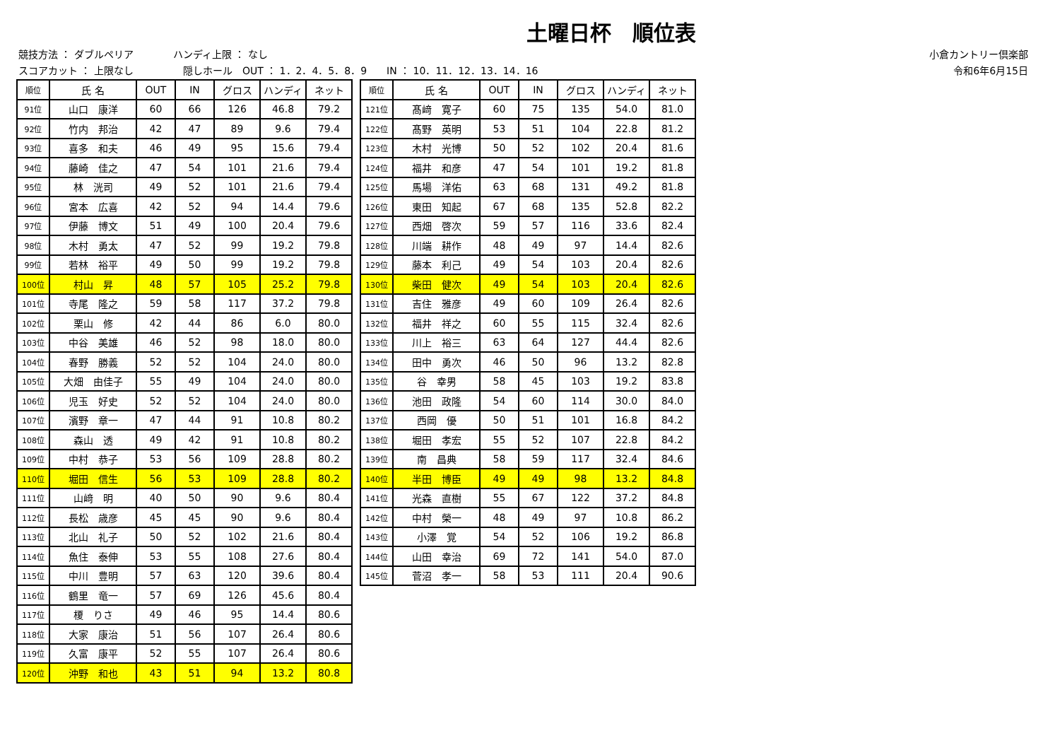土曜日杯　順位表
競技方法 ： ダブルペリア　　　　ハンディ上限 ： なし
スコアカット ： 上限なし　　　　　隠しホール　OUT ： 1．2．4．5．8．9　　IN ： 10．11．12．13．14．16
小倉カントリー倶楽部
令和6年6月15日
| 順位 | 氏 名 | OUT | IN | グロス | ハンディ | ネット |
| --- | --- | --- | --- | --- | --- | --- |
| 91位 | 山口 康洋 | 60 | 66 | 126 | 46.8 | 79.2 |
| 92位 | 竹内 邦治 | 42 | 47 | 89 | 9.6 | 79.4 |
| 93位 | 喜多 和夫 | 46 | 49 | 95 | 15.6 | 79.4 |
| 94位 | 藤崎 佳之 | 47 | 54 | 101 | 21.6 | 79.4 |
| 95位 | 林 洸司 | 49 | 52 | 101 | 21.6 | 79.4 |
| 96位 | 宮本 広喜 | 42 | 52 | 94 | 14.4 | 79.6 |
| 97位 | 伊藤 博文 | 51 | 49 | 100 | 20.4 | 79.6 |
| 98位 | 木村 勇太 | 47 | 52 | 99 | 19.2 | 79.8 |
| 99位 | 若林 裕平 | 49 | 50 | 99 | 19.2 | 79.8 |
| 100位 | 村山 昇 | 48 | 57 | 105 | 25.2 | 79.8 |
| 101位 | 寺尾 隆之 | 59 | 58 | 117 | 37.2 | 79.8 |
| 102位 | 栗山 修 | 42 | 44 | 86 | 6.0 | 80.0 |
| 103位 | 中谷 美雄 | 46 | 52 | 98 | 18.0 | 80.0 |
| 104位 | 春野 勝義 | 52 | 52 | 104 | 24.0 | 80.0 |
| 105位 | 大畑 由佳子 | 55 | 49 | 104 | 24.0 | 80.0 |
| 106位 | 児玉 好史 | 52 | 52 | 104 | 24.0 | 80.0 |
| 107位 | 濱野 章一 | 47 | 44 | 91 | 10.8 | 80.2 |
| 108位 | 森山 透 | 49 | 42 | 91 | 10.8 | 80.2 |
| 109位 | 中村 恭子 | 53 | 56 | 109 | 28.8 | 80.2 |
| 110位 | 堀田 信生 | 56 | 53 | 109 | 28.8 | 80.2 |
| 111位 | 山﨑 明 | 40 | 50 | 90 | 9.6 | 80.4 |
| 112位 | 長松 歳彦 | 45 | 45 | 90 | 9.6 | 80.4 |
| 113位 | 北山 礼子 | 50 | 52 | 102 | 21.6 | 80.4 |
| 114位 | 魚住 泰伸 | 53 | 55 | 108 | 27.6 | 80.4 |
| 115位 | 中川 豊明 | 57 | 63 | 120 | 39.6 | 80.4 |
| 116位 | 鶴里 竜一 | 57 | 69 | 126 | 45.6 | 80.4 |
| 117位 | 榎 りさ | 49 | 46 | 95 | 14.4 | 80.6 |
| 118位 | 大家 康治 | 51 | 56 | 107 | 26.4 | 80.6 |
| 119位 | 久富 康平 | 52 | 55 | 107 | 26.4 | 80.6 |
| 120位 | 沖野 和也 | 43 | 51 | 94 | 13.2 | 80.8 |
| 順位 | 氏 名 | OUT | IN | グロス | ハンディ | ネット |
| --- | --- | --- | --- | --- | --- | --- |
| 121位 | 髙﨑 寛子 | 60 | 75 | 135 | 54.0 | 81.0 |
| 122位 | 髙野 英明 | 53 | 51 | 104 | 22.8 | 81.2 |
| 123位 | 木村 光博 | 50 | 52 | 102 | 20.4 | 81.6 |
| 124位 | 福井 和彦 | 47 | 54 | 101 | 19.2 | 81.8 |
| 125位 | 馬場 洋佑 | 63 | 68 | 131 | 49.2 | 81.8 |
| 126位 | 東田 知起 | 67 | 68 | 135 | 52.8 | 82.2 |
| 127位 | 西畑 啓次 | 59 | 57 | 116 | 33.6 | 82.4 |
| 128位 | 川端 耕作 | 48 | 49 | 97 | 14.4 | 82.6 |
| 129位 | 藤本 利己 | 49 | 54 | 103 | 20.4 | 82.6 |
| 130位 | 柴田 健次 | 49 | 54 | 103 | 20.4 | 82.6 |
| 131位 | 吉住 雅彦 | 49 | 60 | 109 | 26.4 | 82.6 |
| 132位 | 福井 祥之 | 60 | 55 | 115 | 32.4 | 82.6 |
| 133位 | 川上 裕三 | 63 | 64 | 127 | 44.4 | 82.6 |
| 134位 | 田中 勇次 | 46 | 50 | 96 | 13.2 | 82.8 |
| 135位 | 谷 幸男 | 58 | 45 | 103 | 19.2 | 83.8 |
| 136位 | 池田 政隆 | 54 | 60 | 114 | 30.0 | 84.0 |
| 137位 | 西岡 優 | 50 | 51 | 101 | 16.8 | 84.2 |
| 138位 | 堀田 孝宏 | 55 | 52 | 107 | 22.8 | 84.2 |
| 139位 | 南 昌典 | 58 | 59 | 117 | 32.4 | 84.6 |
| 140位 | 半田 博臣 | 49 | 49 | 98 | 13.2 | 84.8 |
| 141位 | 光森 直樹 | 55 | 67 | 122 | 37.2 | 84.8 |
| 142位 | 中村 榮一 | 48 | 49 | 97 | 10.8 | 86.2 |
| 143位 | 小澤 覚 | 54 | 52 | 106 | 19.2 | 86.8 |
| 144位 | 山田 幸治 | 69 | 72 | 141 | 54.0 | 87.0 |
| 145位 | 菅沼 孝一 | 58 | 53 | 111 | 20.4 | 90.6 |